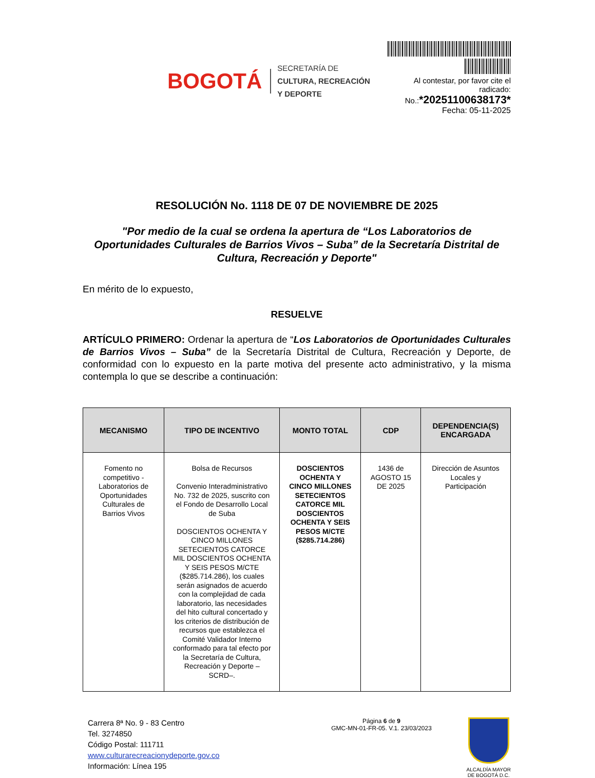BOGOTÁ
SECRETARÍA DE
CULTURA, RECREACIÓN
Y DEPORTE
Al contestar, por favor cite el radicado:
No.:*20251100638173*
Fecha: 05-11-2025
RESOLUCIÓN No. 1118 DE 07 DE NOVIEMBRE DE 2025
"Por medio de la cual se ordena la apertura de “Los Laboratorios de Oportunidades Culturales de Barrios Vivos – Suba” de la Secretaría Distrital de Cultura, Recreación y Deporte"
En mérito de lo expuesto,
RESUELVE
ARTÍCULO PRIMERO: Ordenar la apertura de “Los Laboratorios de Oportunidades Culturales de Barrios Vivos – Suba” de la Secretaría Distrital de Cultura, Recreación y Deporte, de conformidad con lo expuesto en la parte motiva del presente acto administrativo, y la misma contempla lo que se describe a continuación:
| MECANISMO | TIPO DE INCENTIVO | MONTO TOTAL | CDP | DEPENDENCIA(S) ENCARGADA |
| --- | --- | --- | --- | --- |
| Fomento no competitivo - Laboratorios de Oportunidades Culturales de Barrios Vivos | Bolsa de Recursos Convenio Interadministrativo No. 732 de 2025, suscrito con el Fondo de Desarrollo Local de Suba DOSCIENTOS OCHENTA Y CINCO MILLONES SETECIENTOS CATORCE MIL DOSCIENTOS OCHENTA Y SEIS PESOS M/CTE ($285.714.286), los cuales serán asignados de acuerdo con la complejidad de cada laboratorio, las necesidades del hito cultural concertado y los criterios de distribución de recursos que establezca el Comité Validador Interno conformado para tal efecto por la Secretaría de Cultura, Recreación y Deporte –SCRD–. | DOSCIENTOS OCHENTA Y CINCO MILLONES SETECIENTOS CATORCE MIL DOSCIENTOS OCHENTA Y SEIS PESOS M/CTE ($285.714.286) | 1436 de AGOSTO 15 DE 2025 | Dirección de Asuntos Locales y Participación |
Carrera 8ª No. 9 - 83 Centro
Tel. 3274850
Código Postal: 111711
www.culturarecreacionydeporte.gov.co
Información: Línea 195
Página 6 de 9
GMC-MN-01-FR-05. V.1. 23/03/2023
ALCALDÍA MAYOR
DE BOGOTÁ D.C.